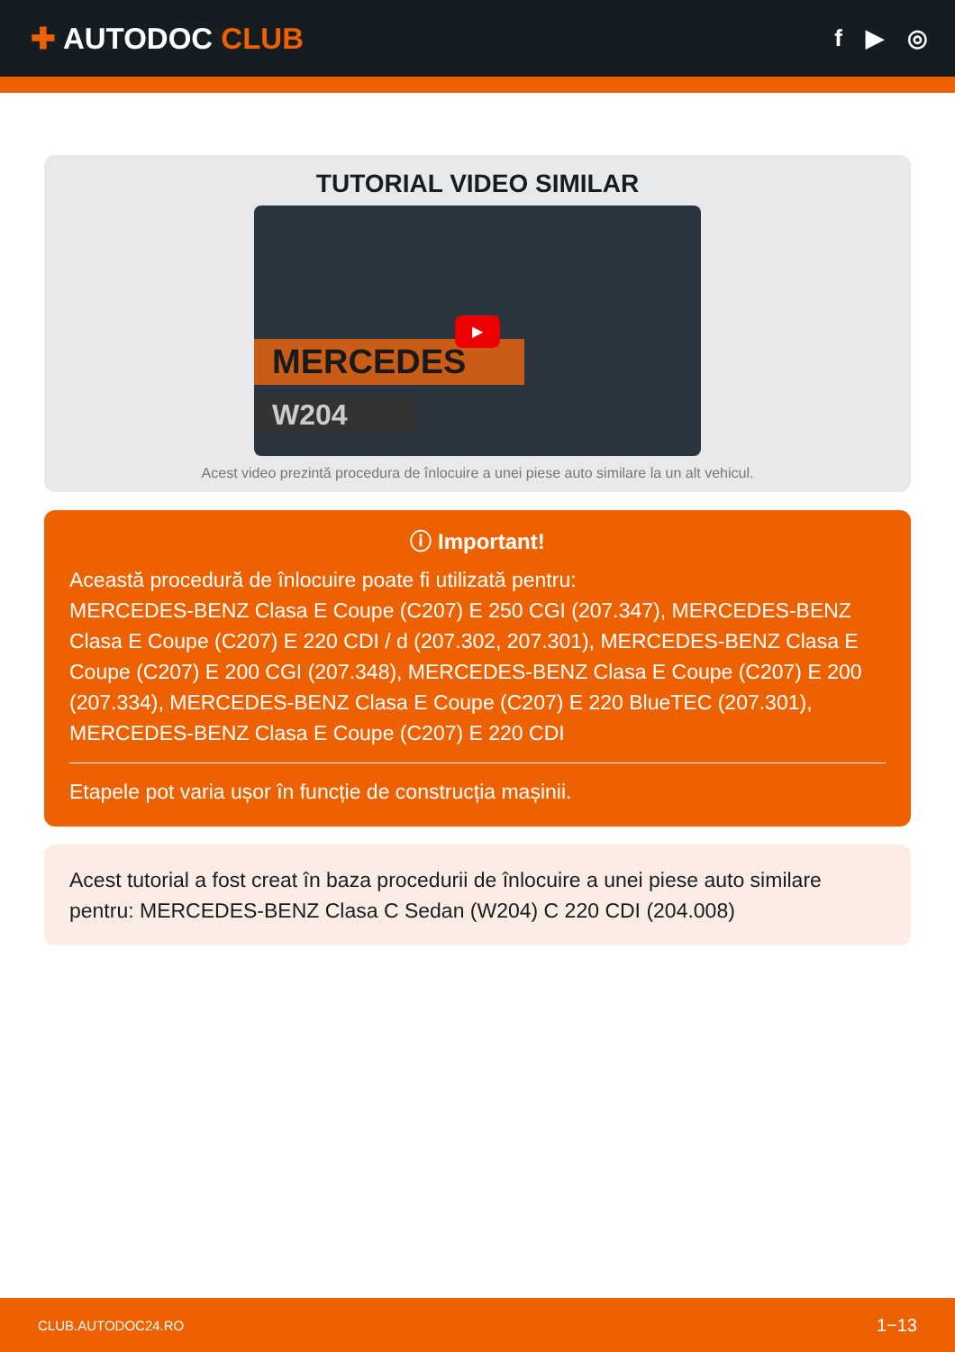✚ AUTODOC CLUB
f ▶ ◎
TUTORIAL VIDEO SIMILAR
MERCEDES
W204
▶
Acest video prezintă procedura de înlocuire a unei piese auto similare la un alt vehicul.
ⓘ Important!
Această procedură de înlocuire poate fi utilizată pentru:
MERCEDES-BENZ Clasa E Coupe (C207) E 250 CGI (207.347), MERCEDES-BENZ Clasa E Coupe (C207) E 220 CDI / d (207.302, 207.301), MERCEDES-BENZ Clasa E Coupe (C207) E 200 CGI (207.348), MERCEDES-BENZ Clasa E Coupe (C207) E 200 (207.334), MERCEDES-BENZ Clasa E Coupe (C207) E 220 BlueTEC (207.301), MERCEDES-BENZ Clasa E Coupe (C207) E 220 CDI
Etapele pot varia ușor în funcție de construcția mașinii.
Acest tutorial a fost creat în baza procedurii de înlocuire a unei piese auto similare pentru: MERCEDES-BENZ Clasa C Sedan (W204) C 220 CDI (204.008)
CLUB.AUTODOC24.RO 1−13